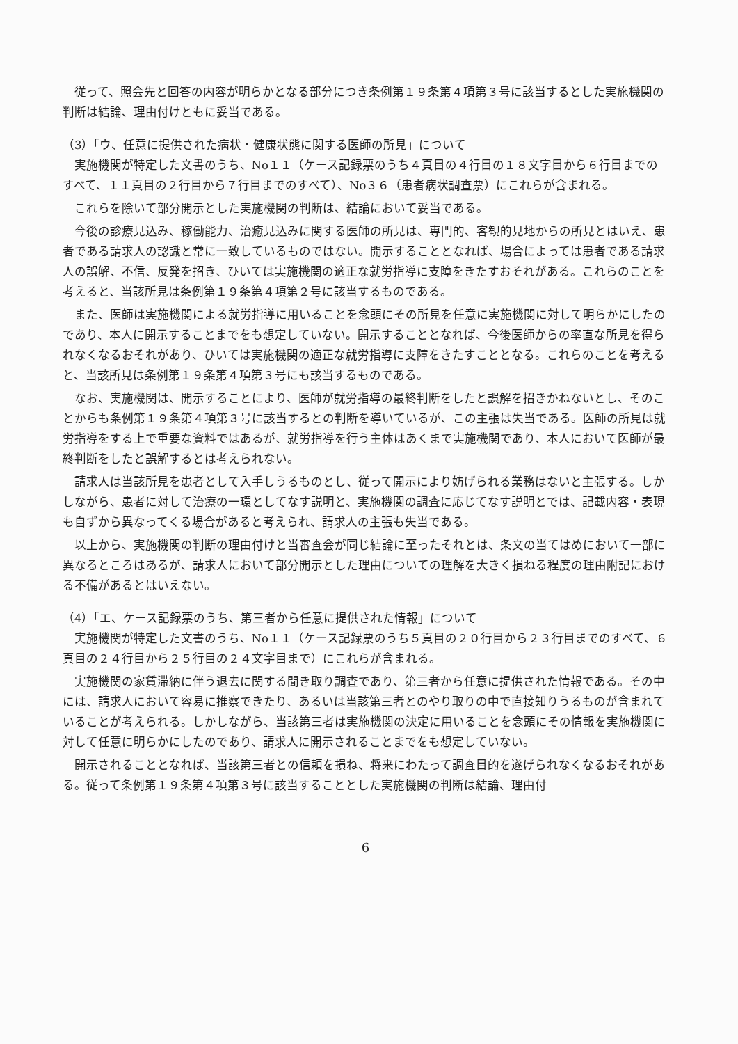従って、照会先と回答の内容が明らかとなる部分につき条例第１９条第４項第３号に該当するとした実施機関の判断は結論、理由付けともに妥当である。
（3）「ウ、任意に提供された病状・健康状態に関する医師の所見」について
実施機関が特定した文書のうち、No１１（ケース記録票のうち４頁目の４行目の１８文字目から６行目までのすべて、１１頁目の２行目から７行目までのすべて）、No３６（患者病状調査票）にこれらが含まれる。
これらを除いて部分開示とした実施機関の判断は、結論において妥当である。
今後の診療見込み、稼働能力、治癒見込みに関する医師の所見は、専門的、客観的見地からの所見とはいえ、患者である請求人の認識と常に一致しているものではない。開示することとなれば、場合によっては患者である請求人の誤解、不信、反発を招き、ひいては実施機関の適正な就労指導に支障をきたすおそれがある。これらのことを考えると、当該所見は条例第１９条第４項第２号に該当するものである。
また、医師は実施機関による就労指導に用いることを念頭にその所見を任意に実施機関に対して明らかにしたのであり、本人に開示することまでをも想定していない。開示することとなれば、今後医師からの率直な所見を得られなくなるおそれがあり、ひいては実施機関の適正な就労指導に支障をきたすこととなる。これらのことを考えると、当該所見は条例第１９条第４項第３号にも該当するものである。
なお、実施機関は、開示することにより、医師が就労指導の最終判断をしたと誤解を招きかねないとし、そのことからも条例第１９条第４項第３号に該当するとの判断を導いているが、この主張は失当である。医師の所見は就労指導をする上で重要な資料ではあるが、就労指導を行う主体はあくまで実施機関であり、本人において医師が最終判断をしたと誤解するとは考えられない。
請求人は当該所見を患者として入手しうるものとし、従って開示により妨げられる業務はないと主張する。しかしながら、患者に対して治療の一環としてなす説明と、実施機関の調査に応じてなす説明とでは、記載内容・表現も自ずから異なってくる場合があると考えられ、請求人の主張も失当である。
以上から、実施機関の判断の理由付けと当審査会が同じ結論に至ったそれとは、条文の当てはめにおいて一部に異なるところはあるが、請求人において部分開示とした理由についての理解を大きく損ねる程度の理由附記における不備があるとはいえない。
（4）「エ、ケース記録票のうち、第三者から任意に提供された情報」について
実施機関が特定した文書のうち、No１１（ケース記録票のうち５頁目の２０行目から２３行目までのすべて、６頁目の２４行目から２５行目の２４文字目まで）にこれらが含まれる。
実施機関の家賃滞納に伴う退去に関する聞き取り調査であり、第三者から任意に提供された情報である。その中には、請求人において容易に推察できたり、あるいは当該第三者とのやり取りの中で直接知りうるものが含まれていることが考えられる。しかしながら、当該第三者は実施機関の決定に用いることを念頭にその情報を実施機関に対して任意に明らかにしたのであり、請求人に開示されることまでをも想定していない。
開示されることとなれば、当該第三者との信頼を損ね、将来にわたって調査目的を遂げられなくなるおそれがある。従って条例第１９条第４項第３号に該当することとした実施機関の判断は結論、理由付
6